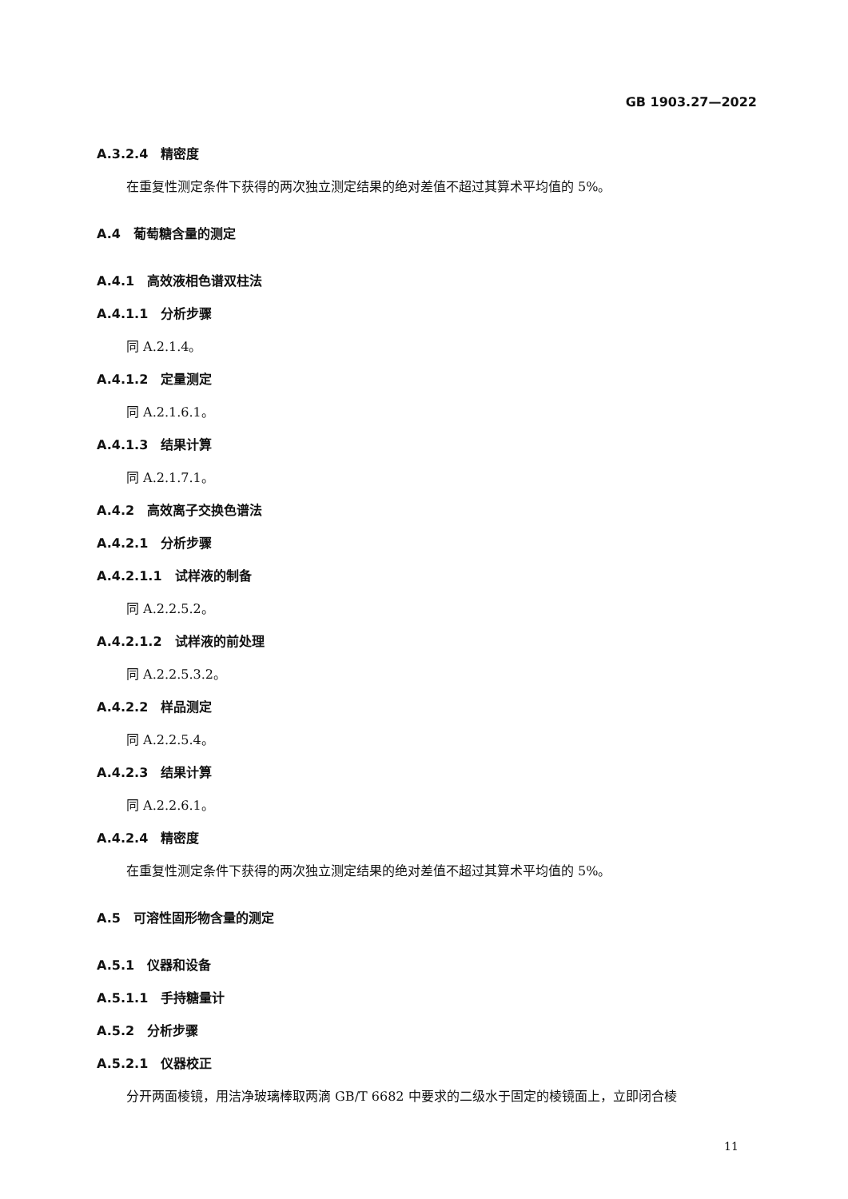GB 1903.27—2022
A.3.2.4　精密度
在重复性测定条件下获得的两次独立测定结果的绝对差值不超过其算术平均值的 5%。
A.4　葡萄糖含量的测定
A.4.1　高效液相色谱双柱法
A.4.1.1　分析步骤
同 A.2.1.4。
A.4.1.2　定量测定
同 A.2.1.6.1。
A.4.1.3　结果计算
同 A.2.1.7.1。
A.4.2　高效离子交换色谱法
A.4.2.1　分析步骤
A.4.2.1.1　试样液的制备
同 A.2.2.5.2。
A.4.2.1.2　试样液的前处理
同 A.2.2.5.3.2。
A.4.2.2　样品测定
同 A.2.2.5.4。
A.4.2.3　结果计算
同 A.2.2.6.1。
A.4.2.4　精密度
在重复性测定条件下获得的两次独立测定结果的绝对差值不超过其算术平均值的 5%。
A.5　可溶性固形物含量的测定
A.5.1　仪器和设备
A.5.1.1　手持糖量计
A.5.2　分析步骤
A.5.2.1　仪器校正
分开两面棱镜，用洁净玻璃棒取两滴 GB/T 6682 中要求的二级水于固定的棱镜面上，立即闭合棱
11